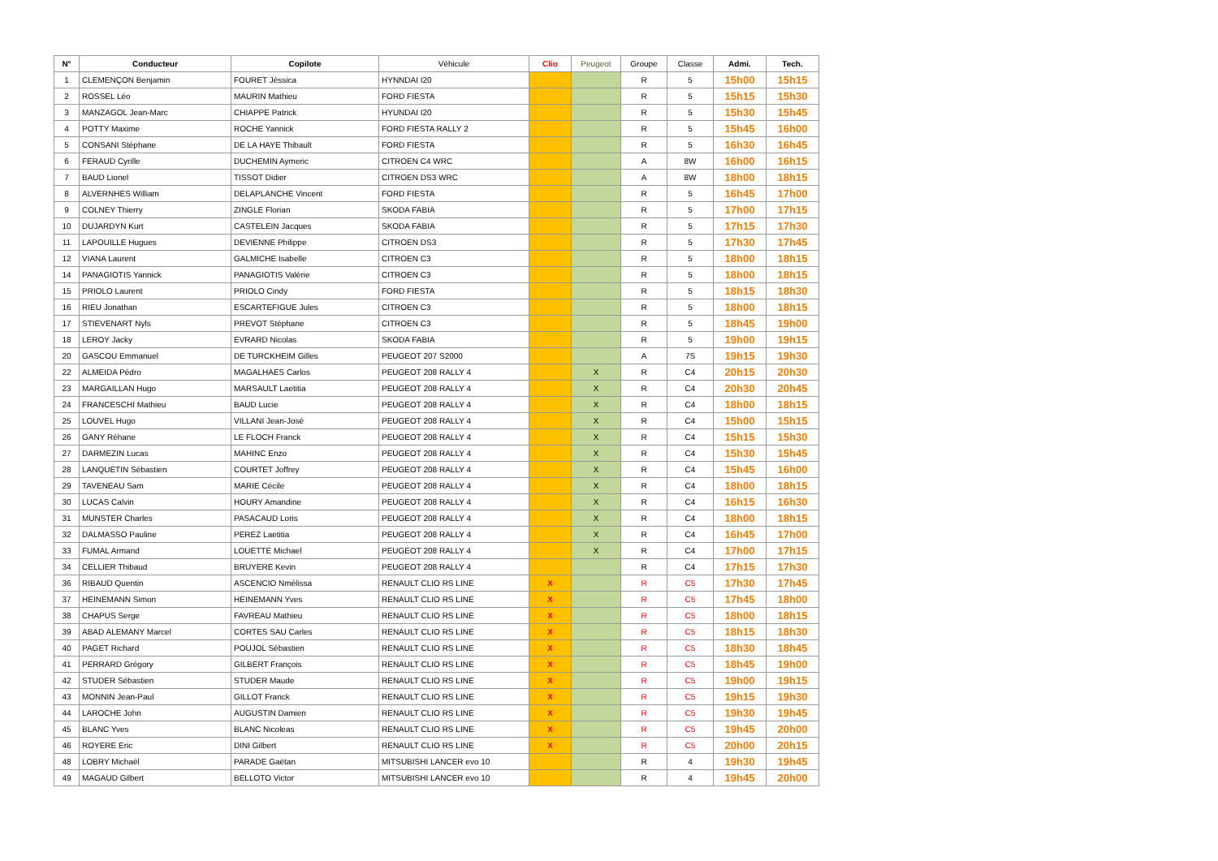| N° | Conducteur | Copilote | Véhicule | Clio | Peugeot | Groupe | Classe | Admi. | Tech. |
| --- | --- | --- | --- | --- | --- | --- | --- | --- | --- |
| 1 | CLEMENÇON Benjamin | FOURET Jéssica | HYNNDAI I20 | | | R | 5 | 15h00 | 15h15 |
| 2 | ROSSEL Léo | MAURIN Mathieu | FORD FIESTA | | | R | 5 | 15h15 | 15h30 |
| 3 | MANZAGOL Jean-Marc | CHIAPPE Patrick | HYUNDAI I20 | | | R | 5 | 15h30 | 15h45 |
| 4 | POTTY Maxime | ROCHE Yannick | FORD FIESTA RALLY 2 | | | R | 5 | 15h45 | 16h00 |
| 5 | CONSANI Stéphane | DE LA HAYE Thibault | FORD FIESTA | | | R | 5 | 16h30 | 16h45 |
| 6 | FERAUD Cyrille | DUCHEMIN Aymeric | CITROEN C4 WRC | | | A | 8W | 16h00 | 16h15 |
| 7 | BAUD Lionel | TISSOT Didier | CITROEN DS3 WRC | | | A | 8W | 18h00 | 18h15 |
| 8 | ALVERNHES William | DELAPLANCHE Vincent | FORD FIESTA | | | R | 5 | 16h45 | 17h00 |
| 9 | COLNEY Thierry | ZINGLE Florian | SKODA FABIA | | | R | 5 | 17h00 | 17h15 |
| 10 | DUJARDYN Kurt | CASTELEIN Jacques | SKODA FABIA | | | R | 5 | 17h15 | 17h30 |
| 11 | LAPOUILLE Hugues | DEVIENNE Philippe | CITROEN DS3 | | | R | 5 | 17h30 | 17h45 |
| 12 | VIANA Laurent | GALMICHE Isabelle | CITROEN C3 | | | R | 5 | 18h00 | 18h15 |
| 14 | PANAGIOTIS Yannick | PANAGIOTIS Valérie | CITROEN C3 | | | R | 5 | 18h00 | 18h15 |
| 15 | PRIOLO Laurent | PRIOLO Cindy | FORD FIESTA | | | R | 5 | 18h15 | 18h30 |
| 16 | RIEU Jonathan | ESCARTEFIGUE Jules | CITROEN C3 | | | R | 5 | 18h00 | 18h15 |
| 17 | STIEVENART Nyls | PREVOT Stéphane | CITROEN C3 | | | R | 5 | 18h45 | 19h00 |
| 18 | LEROY Jacky | EVRARD Nicolas | SKODA FABIA | | | R | 5 | 19h00 | 19h15 |
| 20 | GASCOU Emmanuel | DE TURCKHEIM Gilles | PEUGEOT 207 S2000 | | | A | 7S | 19h15 | 19h30 |
| 22 | ALMEIDA Pédro | MAGALHAES Carlos | PEUGEOT 208 RALLY 4 | | X | R | C4 | 20h15 | 20h30 |
| 23 | MARGAILLAN Hugo | MARSAULT Laetitia | PEUGEOT 208 RALLY 4 | | X | R | C4 | 20h30 | 20h45 |
| 24 | FRANCESCHI Mathieu | BAUD Lucie | PEUGEOT 208 RALLY 4 | | X | R | C4 | 18h00 | 18h15 |
| 25 | LOUVEL Hugo | VILLANI Jean-José | PEUGEOT 208 RALLY 4 | | X | R | C4 | 15h00 | 15h15 |
| 26 | GANY Réhane | LE FLOCH Franck | PEUGEOT 208 RALLY 4 | | X | R | C4 | 15h15 | 15h30 |
| 27 | DARMEZIN Lucas | MAHINC Enzo | PEUGEOT 208 RALLY 4 | | X | R | C4 | 15h30 | 15h45 |
| 28 | LANQUETIN Sébastien | COURTET Joffrey | PEUGEOT 208 RALLY 4 | | X | R | C4 | 15h45 | 16h00 |
| 29 | TAVENEAU Sam | MARIE Cécile | PEUGEOT 208 RALLY 4 | | X | R | C4 | 18h00 | 18h15 |
| 30 | LUCAS Calvin | HOURY Amandine | PEUGEOT 208 RALLY 4 | | X | R | C4 | 16h15 | 16h30 |
| 31 | MUNSTER Charles | PASACAUD Loris | PEUGEOT 208 RALLY 4 | | X | R | C4 | 18h00 | 18h15 |
| 32 | DALMASSO Pauline | PEREZ Laetitia | PEUGEOT 208 RALLY 4 | | X | R | C4 | 16h45 | 17h00 |
| 33 | FUMAL Armand | LOUETTE Michael | PEUGEOT 208 RALLY 4 | | X | R | C4 | 17h00 | 17h15 |
| 34 | CELLIER Thibaud | BRUYERE Kevin | PEUGEOT 208 RALLY 4 | | | R | C4 | 17h15 | 17h30 |
| 36 | RIBAUD Quentin | ASCENCIO Nmélissa | RENAULT CLIO RS LINE | X | | R | C5 | 17h30 | 17h45 |
| 37 | HEINEMANN Simon | HEINEMANN Yves | RENAULT CLIO RS LINE | X | | R | C5 | 17h45 | 18h00 |
| 38 | CHAPUS Serge | FAVREAU Mathieu | RENAULT CLIO RS LINE | X | | R | C5 | 18h00 | 18h15 |
| 39 | ABAD ALEMANY Marcel | CORTES SAU Carles | RENAULT CLIO RS LINE | X | | R | C5 | 18h15 | 18h30 |
| 40 | PAGET Richard | POUJOL Sébastien | RENAULT CLIO RS LINE | X | | R | C5 | 18h30 | 18h45 |
| 41 | PERRARD Grégory | GILBERT François | RENAULT CLIO RS LINE | X | | R | C5 | 18h45 | 19h00 |
| 42 | STUDER Sébastien | STUDER Maude | RENAULT CLIO RS LINE | X | | R | C5 | 19h00 | 19h15 |
| 43 | MONNIN Jean-Paul | GILLOT Franck | RENAULT CLIO RS LINE | X | | R | C5 | 19h15 | 19h30 |
| 44 | LAROCHE John | AUGUSTIN Damien | RENAULT CLIO RS LINE | X | | R | C5 | 19h30 | 19h45 |
| 45 | BLANC Yves | BLANC Nicoleas | RENAULT CLIO RS LINE | X | | R | C5 | 19h45 | 20h00 |
| 46 | ROYERE Eric | DINI Gilbert | RENAULT CLIO RS LINE | X | | R | C5 | 20h00 | 20h15 |
| 48 | LOBRY Michaël | PARADE Gaëtan | MITSUBISHI LANCER evo 10 | | | R | 4 | 19h30 | 19h45 |
| 49 | MAGAUD Gilbert | BELLOTO Victor | MITSUBISHI LANCER evo 10 | | | R | 4 | 19h45 | 20h00 |